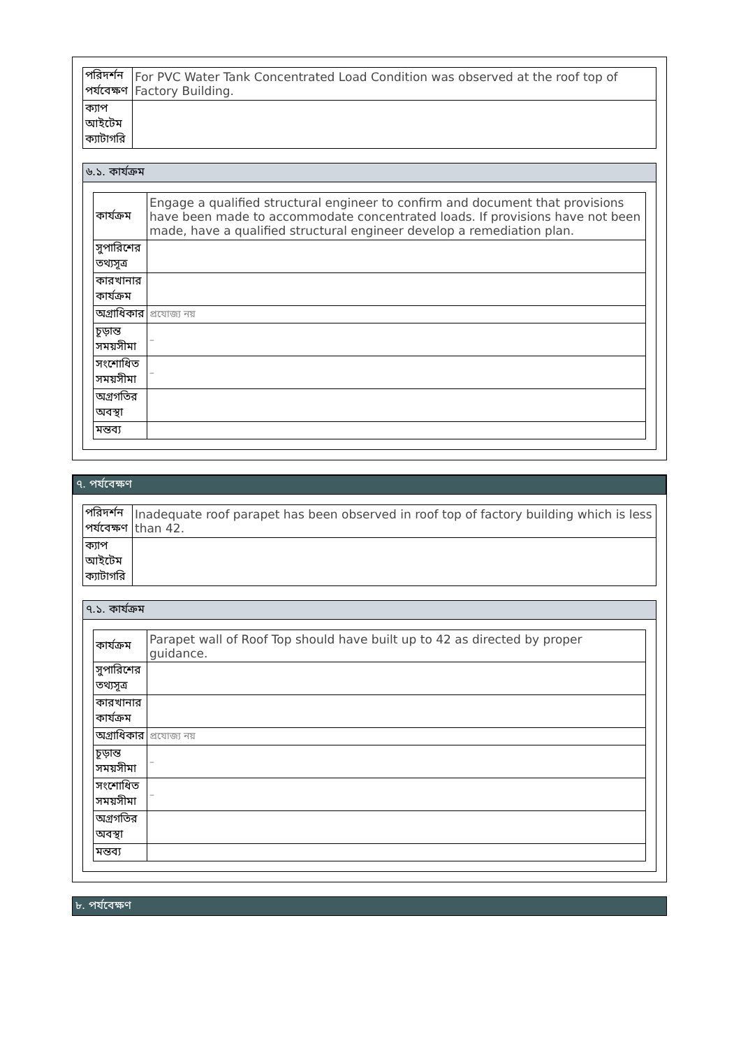| পরিদর্শন পর্যবেক্ষণ | For PVC Water Tank Concentrated Load Condition was observed at the roof top of Factory Building. |
| ক্যাপ আইটেম ক্যাটাগরি | |
৬.১. কার্যক্রম
| কার্যক্রম | Engage a qualified structural engineer to confirm and document that provisions have been made to accommodate concentrated loads. If provisions have not been made, have a qualified structural engineer develop a remediation plan. |
| সুপারিশের তথ্যসূত্র | |
| কারখানার কার্যক্রম | |
| অগ্রাধিকার | প্রযোজ্য নয় |
| চূড়ান্ত সময়সীমা | – |
| সংশোধিত সময়সীমা | – |
| অগ্রগতির অবস্থা | |
| মন্তব্য | |
৭. পর্যবেক্ষণ
| পরিদর্শন পর্যবেক্ষণ | Inadequate roof parapet has been observed in roof top of factory building which is less than 42. |
| ক্যাপ আইটেম ক্যাটাগরি | |
৭.১. কার্যক্রম
| কার্যক্রম | Parapet wall of Roof Top should have built up to 42 as directed by proper guidance. |
| সুপারিশের তথ্যসূত্র | |
| কারখানার কার্যক্রম | |
| অগ্রাধিকার | প্রযোজ্য নয় |
| চূড়ান্ত সময়সীমা | – |
| সংশোধিত সময়সীমা | – |
| অগ্রগতির অবস্থা | |
| মন্তব্য | |
৮. পর্যবেক্ষণ